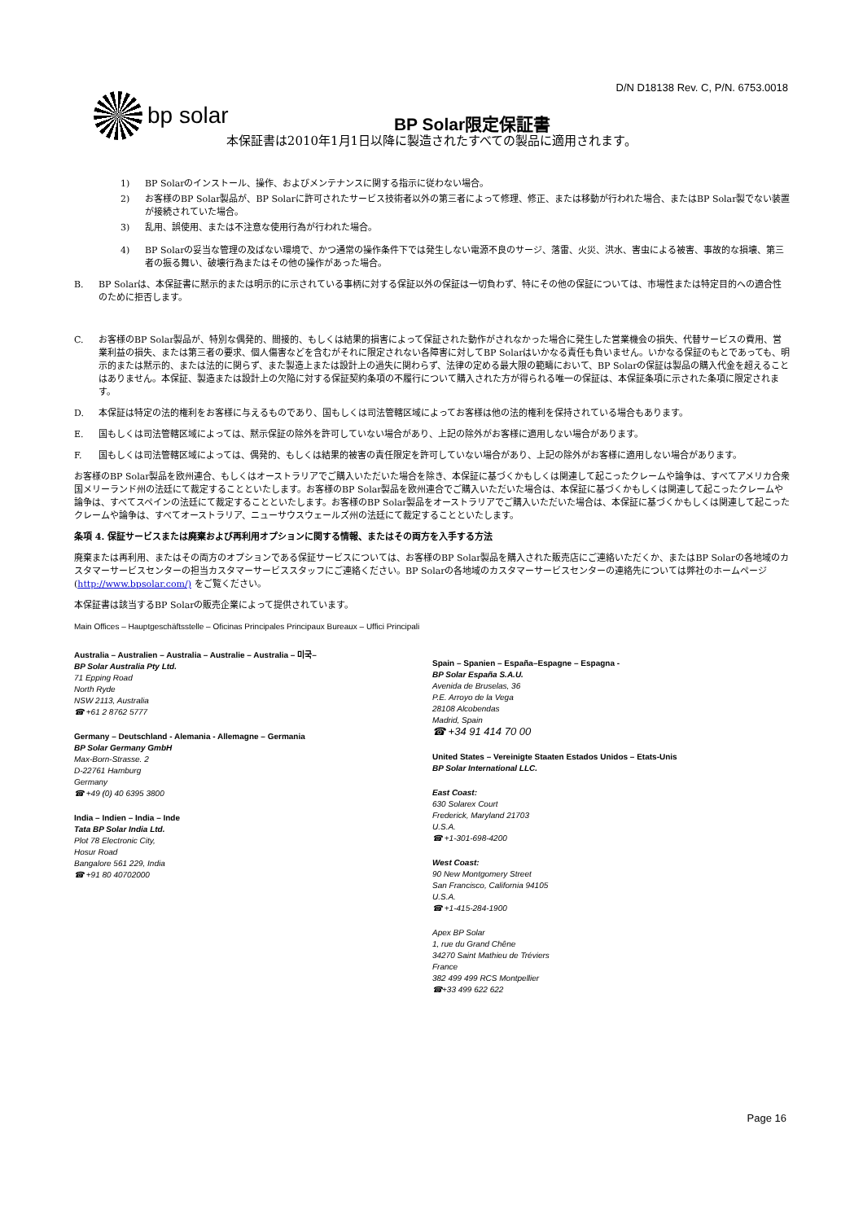D/N D18138 Rev. C, P/N. 6753.0018
bp solar
BP Solar限定保証書
本保証書は2010年1月1日以降に製造されたすべての製品に適用されます。
1) BP Solarのインストール、操作、およびメンテナンスに関する指示に従わない場合。
2) お客様のBP Solar製品が、BP Solarに許可されたサービス技術者以外の第三者によって修理、修正、または移動が行われた場合、またはBP Solar製でない装置が接続されていた場合。
3) 乱用、誤使用、または不注意な使用行為が行われた場合。
4) BP Solarの妥当な管理の及ばない環境で、かつ通常の操作条件下では発生しない電源不良のサージ、落雷、火災、洪水、害虫による被害、事故的な損壊、第三者の振る舞い、破壊行為またはその他の操作があった場合。
B. BP Solarは、本保証書に黙示的または明示的に示されている事柄に対する保証以外の保証は一切負わず、特にその他の保証については、市場性または特定目的への適合性のために拒否します。
C. お客様のBP Solar製品が、特別な偶発的、間接的、もしくは結果的損害によって保証された動作がされなかった場合に発生した営業機会の損失、代替サービスの費用、営業利益の損失、または第三者の要求、個人傷害などを含むがそれに限定されない各障害に対してBP Solarはいかなる責任も負いません。いかなる保証のもとであっても、明示的または黙示的、または法的に関らず、また製造上または設計上の過失に関わらず、法律の定める最大限の範疇において、BP Solarの保証は製品の購入代金を超えることはありません。本保証、製造または設計上の欠陥に対する保証契約条項の不履行について購入された方が得られる唯一の保証は、本保証条項に示された条項に限定されます。
D. 本保証は特定の法的権利をお客様に与えるものであり、国もしくは司法管轄区域によってお客様は他の法的権利を保持されている場合もあります。
E. 国もしくは司法管轄区域によっては、黙示保証の除外を許可していない場合があり、上記の除外がお客様に適用しない場合があります。
F. 国もしくは司法管轄区域によっては、偶発的、もしくは結果的被害の責任限定を許可していない場合があり、上記の除外がお客様に適用しない場合があります。
お客様のBP Solar製品を欧州連合、もしくはオーストラリアでご購入いただいた場合を除き、本保証に基づくかもしくは関連して起こったクレームや論争は、すべてアメリカ合衆国メリーランド州の法廷にて裁定することといたします。お客様のBP Solar製品を欧州連合でご購入いただいた場合は、本保証に基づくかもしくは関連して起こったクレームや論争は、すべてスペインの法廷にて裁定することといたします。お客様のBP Solar製品をオーストラリアでご購入いただいた場合は、本保証に基づくかもしくは関連して起こったクレームや論争は、すべてオーストラリア、ニューサウスウェールズ州の法廷にて裁定することといたします。
条項 4. 保証サービスまたは廃棄および再利用オプションに関する情報、またはその両方を入手する方法
廃棄または再利用、またはその両方のオプションである保証サービスについては、お客様のBP Solar製品を購入された販売店にご連絡いただくか、またはBP Solarの各地域のカスタマーサービスセンターの担当カスタマーサービススタッフにご連絡ください。BP Solarの各地域のカスタマーサービスセンターの連絡先については弊社のホームページ (http://www.bpsolar.com/) をご覧ください。
本保証書は該当するBP Solarの販売企業によって提供されています。
Main Offices – Hauptgeschäftsstelle – Oficinas Principales Principaux Bureaux – Uffici Principali
Australia – Australien – Australia – Australie – Australia – 미국–
BP Solar Australia Pty Ltd.
71 Epping Road
North Ryde
NSW 2113, Australia
☎ +61 2 8762 5777
Germany – Deutschland - Alemania - Allemagne – Germania
BP Solar Germany GmbH
Max-Born-Strasse. 2
D-22761 Hamburg
Germany
☎ +49 (0) 40 6395 3800
India – Indien – India – Inde
Tata BP Solar India Ltd.
Plot 78 Electronic City,
Hosur Road
Bangalore 561 229, India
☎ +91 80 40702000
Spain – Spanien – España–Espagne – Espagna -
BP Solar España S.A.U.
Avenida de Bruselas, 36
P.E. Arroyo de la Vega
28108 Alcobendas
Madrid, Spain
☎ +34 91 414 70 00
United States – Vereinigte Staaten Estados Unidos – Etats-Unis
BP Solar International LLC.
East Coast:
630 Solarex Court
Frederick, Maryland 21703
U.S.A.
☎ +1-301-698-4200
West Coast:
90 New Montgomery Street
San Francisco, California 94105
U.S.A.
☎ +1-415-284-1900
Apex BP Solar
1, rue du Grand Chêne
34270 Saint Mathieu de Tréviers
France
382 499 499 RCS Montpellier
☎+33 499 622 622
Page 16